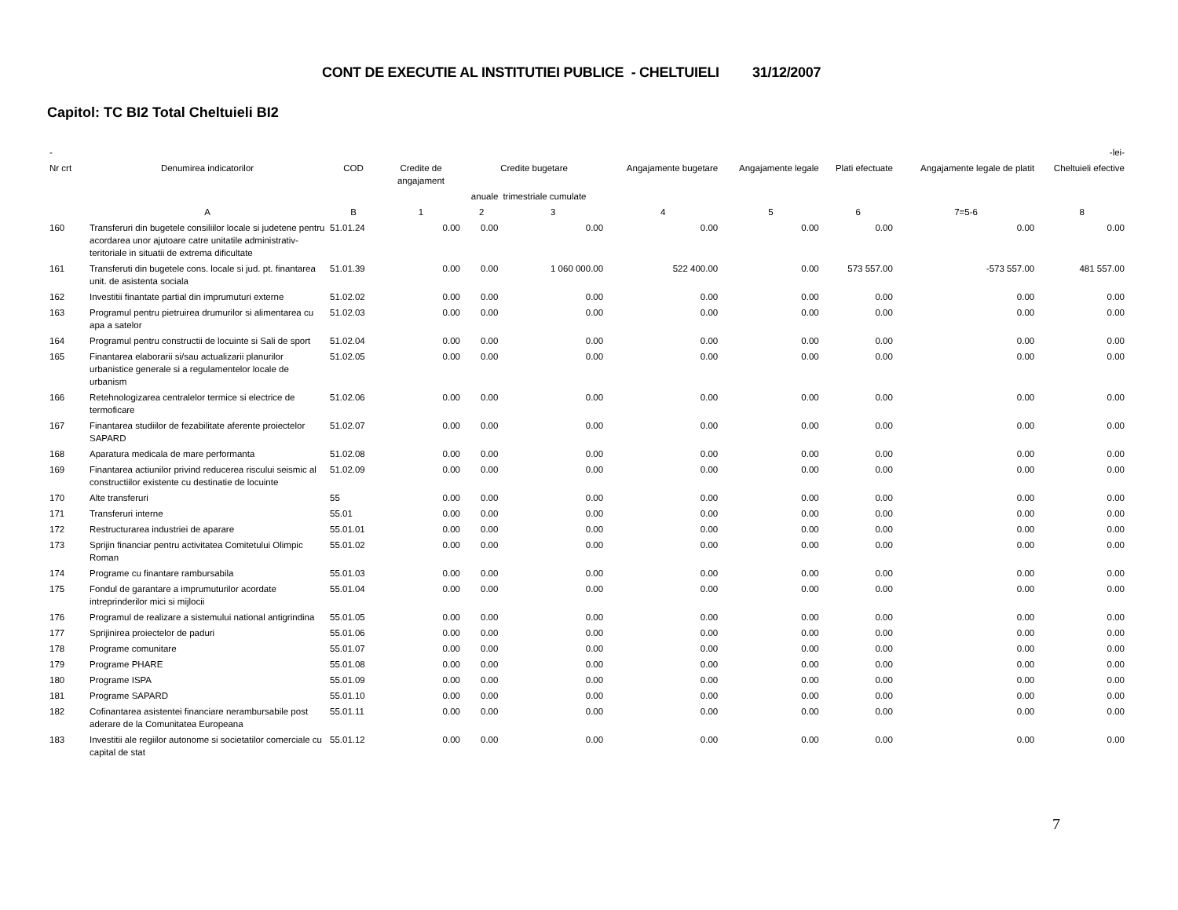CONT DE EXECUTIE AL INSTITUTIEI PUBLICE - CHELTUIELI 31/12/2007
Capitol: TC BI2 Total Cheltuieli BI2
| - | -lei- | | | | | | | | | |
| --- | --- | --- | --- | --- | --- | --- | --- | --- | --- | --- |
| Nr crt | Denumirea indicatorilor | COD | Credite de angajament | Credite bugetare | | Angajamente bugetare | Angajamente legale | Plati efectuate | Angajamente legale de platit | Cheltuieli efective |
| | | | | anuale | trimestriale cumulate | | | | | |
| | A | B | 1 | 2 | 3 | 4 | 5 | 6 | 7=5-6 | 8 |
| 160 | Transferuri din bugetele consiliilor locale si judetene pentru acordarea unor ajutoare catre unitatile administrativ-teritoriale in situatii de extrema dificultate | 51.01.24 | 0.00 | 0.00 | 0.00 | 0.00 | 0.00 | 0.00 | 0.00 | 0.00 |
| 161 | Transferuti din bugetele cons. locale si jud. pt. finantarea unit. de asistenta sociala | 51.01.39 | 0.00 | 0.00 | 1 060 000.00 | 522 400.00 | 0.00 | 573 557.00 | -573 557.00 | 481 557.00 |
| 162 | Investitii finantate partial din imprumuturi externe | 51.02.02 | 0.00 | 0.00 | 0.00 | 0.00 | 0.00 | 0.00 | 0.00 | 0.00 |
| 163 | Programul pentru pietruirea drumurilor si alimentarea cu apa a satelor | 51.02.03 | 0.00 | 0.00 | 0.00 | 0.00 | 0.00 | 0.00 | 0.00 | 0.00 |
| 164 | Programul pentru constructii de locuinte si Sali de sport | 51.02.04 | 0.00 | 0.00 | 0.00 | 0.00 | 0.00 | 0.00 | 0.00 | 0.00 |
| 165 | Finantarea elaborarii si/sau actualizarii planurilor urbanistice generale si a regulamentelor locale de urbanism | 51.02.05 | 0.00 | 0.00 | 0.00 | 0.00 | 0.00 | 0.00 | 0.00 | 0.00 |
| 166 | Retehnologizarea centralelor termice si electrice de termoficare | 51.02.06 | 0.00 | 0.00 | 0.00 | 0.00 | 0.00 | 0.00 | 0.00 | 0.00 |
| 167 | Finantarea studiilor de fezabilitate aferente proiectelor SAPARD | 51.02.07 | 0.00 | 0.00 | 0.00 | 0.00 | 0.00 | 0.00 | 0.00 | 0.00 |
| 168 | Aparatura medicala de mare performanta | 51.02.08 | 0.00 | 0.00 | 0.00 | 0.00 | 0.00 | 0.00 | 0.00 | 0.00 |
| 169 | Finantarea actiunilor privind reducerea riscului seismic al constructiilor existente cu destinatie de locuinte | 51.02.09 | 0.00 | 0.00 | 0.00 | 0.00 | 0.00 | 0.00 | 0.00 | 0.00 |
| 170 | Alte transferuri | 55 | 0.00 | 0.00 | 0.00 | 0.00 | 0.00 | 0.00 | 0.00 | 0.00 |
| 171 | Transferuri interne | 55.01 | 0.00 | 0.00 | 0.00 | 0.00 | 0.00 | 0.00 | 0.00 | 0.00 |
| 172 | Restructurarea industriei de aparare | 55.01.01 | 0.00 | 0.00 | 0.00 | 0.00 | 0.00 | 0.00 | 0.00 | 0.00 |
| 173 | Sprijin financiar pentru activitatea Comitetului Olimpic Roman | 55.01.02 | 0.00 | 0.00 | 0.00 | 0.00 | 0.00 | 0.00 | 0.00 | 0.00 |
| 174 | Programe cu finantare rambursabila | 55.01.03 | 0.00 | 0.00 | 0.00 | 0.00 | 0.00 | 0.00 | 0.00 | 0.00 |
| 175 | Fondul de garantare a imprumuturilor acordate intreprinderilor mici si mijlocii | 55.01.04 | 0.00 | 0.00 | 0.00 | 0.00 | 0.00 | 0.00 | 0.00 | 0.00 |
| 176 | Programul de realizare a sistemului national antigrindina | 55.01.05 | 0.00 | 0.00 | 0.00 | 0.00 | 0.00 | 0.00 | 0.00 | 0.00 |
| 177 | Sprijinirea proiectelor de paduri | 55.01.06 | 0.00 | 0.00 | 0.00 | 0.00 | 0.00 | 0.00 | 0.00 | 0.00 |
| 178 | Programe comunitare | 55.01.07 | 0.00 | 0.00 | 0.00 | 0.00 | 0.00 | 0.00 | 0.00 | 0.00 |
| 179 | Programe PHARE | 55.01.08 | 0.00 | 0.00 | 0.00 | 0.00 | 0.00 | 0.00 | 0.00 | 0.00 |
| 180 | Programe ISPA | 55.01.09 | 0.00 | 0.00 | 0.00 | 0.00 | 0.00 | 0.00 | 0.00 | 0.00 |
| 181 | Programe SAPARD | 55.01.10 | 0.00 | 0.00 | 0.00 | 0.00 | 0.00 | 0.00 | 0.00 | 0.00 |
| 182 | Cofinantarea asistentei financiare nerambursabile post aderare de la Comunitatea Europeana | 55.01.11 | 0.00 | 0.00 | 0.00 | 0.00 | 0.00 | 0.00 | 0.00 | 0.00 |
| 183 | Investitii ale regiilor autonome si societatilor comerciale cu capital de stat | 55.01.12 | 0.00 | 0.00 | 0.00 | 0.00 | 0.00 | 0.00 | 0.00 | 0.00 |
7